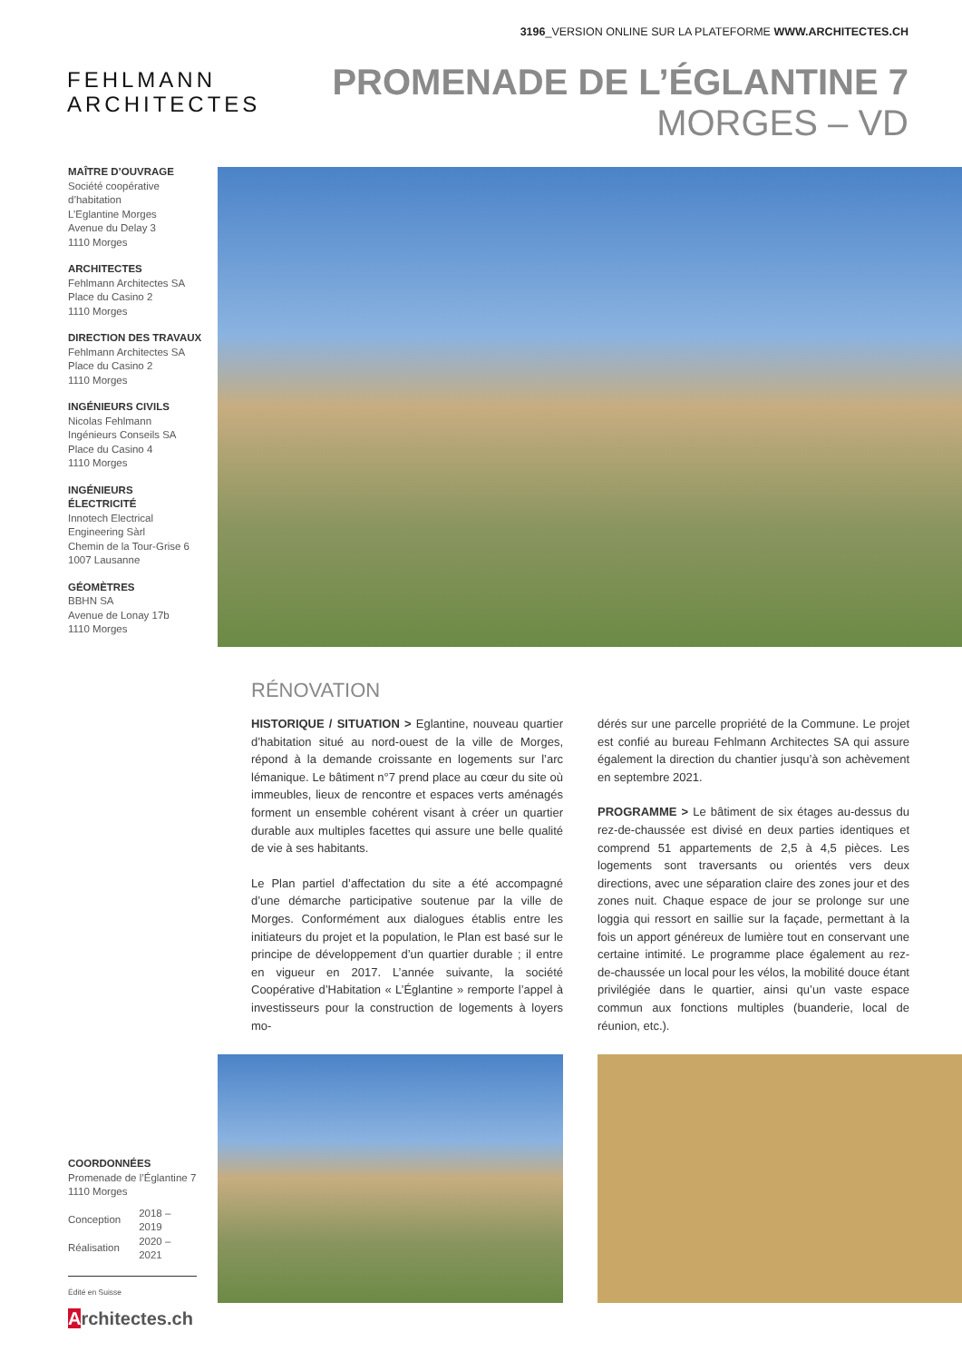3196_VERSION ONLINE SUR LA PLATEFORME WWW.ARCHITECTES.CH
FEHLMANN
ARCHITECTES
PROMENADE DE L’ÉGLANTINE 7
MORGES – VD
MAÎTRE D’OUVRAGE
Société coopérative d’habitation
L’Eglantine Morges
Avenue du Delay 3
1110 Morges
ARCHITECTES
Fehlmann Architectes SA
Place du Casino 2
1110 Morges
DIRECTION DES TRAVAUX
Fehlmann Architectes SA
Place du Casino 2
1110 Morges
INGÉNIEURS CIVILS
Nicolas Fehlmann
Ingénieurs Conseils SA
Place du Casino 4
1110 Morges
INGÉNIEURS ÉLECTRICITÉ
Innotech Electrical
Engineering Sàrl
Chemin de la Tour-Grise 6
1007 Lausanne
GÉOMÈTRES
BBHN SA
Avenue de Lonay 17b
1110 Morges
RÉNOVATION
HISTORIQUE / SITUATION > Eglantine, nouveau quartier d’habitation situé au nord-ouest de la ville de Morges, répond à la demande croissante en logements sur l’arc lémanique. Le bâtiment n°7 prend place au cœur du site où immeubles, lieux de rencontre et espaces verts aménagés forment un ensemble cohérent visant à créer un quartier durable aux multiples facettes qui assure une belle qualité de vie à ses habitants.
Le Plan partiel d’affectation du site a été accompagné d’une démarche participative soutenue par la ville de Morges. Conformément aux dialogues établis entre les initiateurs du projet et la population, le Plan est basé sur le principe de développement d’un quartier durable ; il entre en vigueur en 2017. L’année suivante, la société Coopérative d’Habitation « L’Églantine » remporte l’appel à investisseurs pour la construction de logements à loyers mo-
dérés sur une parcelle propriété de la Commune. Le projet est confié au bureau Fehlmann Architectes SA qui assure également la direction du chantier jusqu’à son achèvement en septembre 2021.
PROGRAMME > Le bâtiment de six étages au-dessus du rez-de-chaussée est divisé en deux parties identiques et comprend 51 appartements de 2,5 à 4,5 pièces. Les logements sont traversants ou orientés vers deux directions, avec une séparation claire des zones jour et des zones nuit. Chaque espace de jour se prolonge sur une loggia qui ressort en saillie sur la façade, permettant à la fois un apport généreux de lumière tout en conservant une certaine intimité. Le programme place également au rez-de-chaussée un local pour les vélos, la mobilité douce étant privilégiée dans le quartier, ainsi qu’un vaste espace commun aux fonctions multiples (buanderie, local de réunion, etc.).
COORDONNÉES
Promenade de l’Églantine 7
1110 Morges
| Conception | 2018 – 2019 |
| Réalisation | 2020 – 2021 |
Édité en Suisse
Architectes.ch